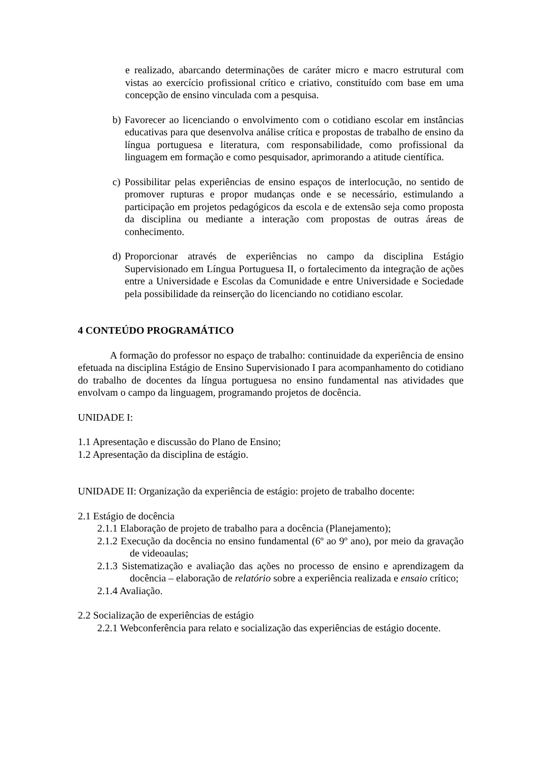e realizado, abarcando determinações de caráter micro e macro estrutural com vistas ao exercício profissional crítico e criativo, constituído com base em uma concepção de ensino vinculada com a pesquisa.
b) Favorecer ao licenciando o envolvimento com o cotidiano escolar em instâncias educativas para que desenvolva análise crítica e propostas de trabalho de ensino da língua portuguesa e literatura, com responsabilidade, como profissional da linguagem em formação e como pesquisador, aprimorando a atitude científica.
c) Possibilitar pelas experiências de ensino espaços de interlocução, no sentido de promover rupturas e propor mudanças onde e se necessário, estimulando a participação em projetos pedagógicos da escola e de extensão seja como proposta da disciplina ou mediante a interação com propostas de outras áreas de conhecimento.
d) Proporcionar através de experiências no campo da disciplina Estágio Supervisionado em Língua Portuguesa II, o fortalecimento da integração de ações entre a Universidade e Escolas da Comunidade e entre Universidade e Sociedade pela possibilidade da reinserção do licenciando no cotidiano escolar.
4 CONTEÚDO PROGRAMÁTICO
A formação do professor no espaço de trabalho: continuidade da experiência de ensino efetuada na disciplina Estágio de Ensino Supervisionado I para acompanhamento do cotidiano do trabalho de docentes da língua portuguesa no ensino fundamental nas atividades que envolvam o campo da linguagem, programando projetos de docência.
UNIDADE I:
1.1 Apresentação e discussão do Plano de Ensino;
1.2 Apresentação da disciplina de estágio.
UNIDADE II: Organização da experiência de estágio: projeto de trabalho docente:
2.1 Estágio de docência
2.1.1 Elaboração de projeto de trabalho para a docência (Planejamento);
2.1.2 Execução da docência no ensino fundamental (6º ao 9º ano), por meio da gravação de videoaulas;
2.1.3 Sistematização e avaliação das ações no processo de ensino e aprendizagem da docência – elaboração de relatório sobre a experiência realizada e ensaio crítico;
2.1.4 Avaliação.
2.2 Socialização de experiências de estágio
2.2.1 Webconferência para relato e socialização das experiências de estágio docente.